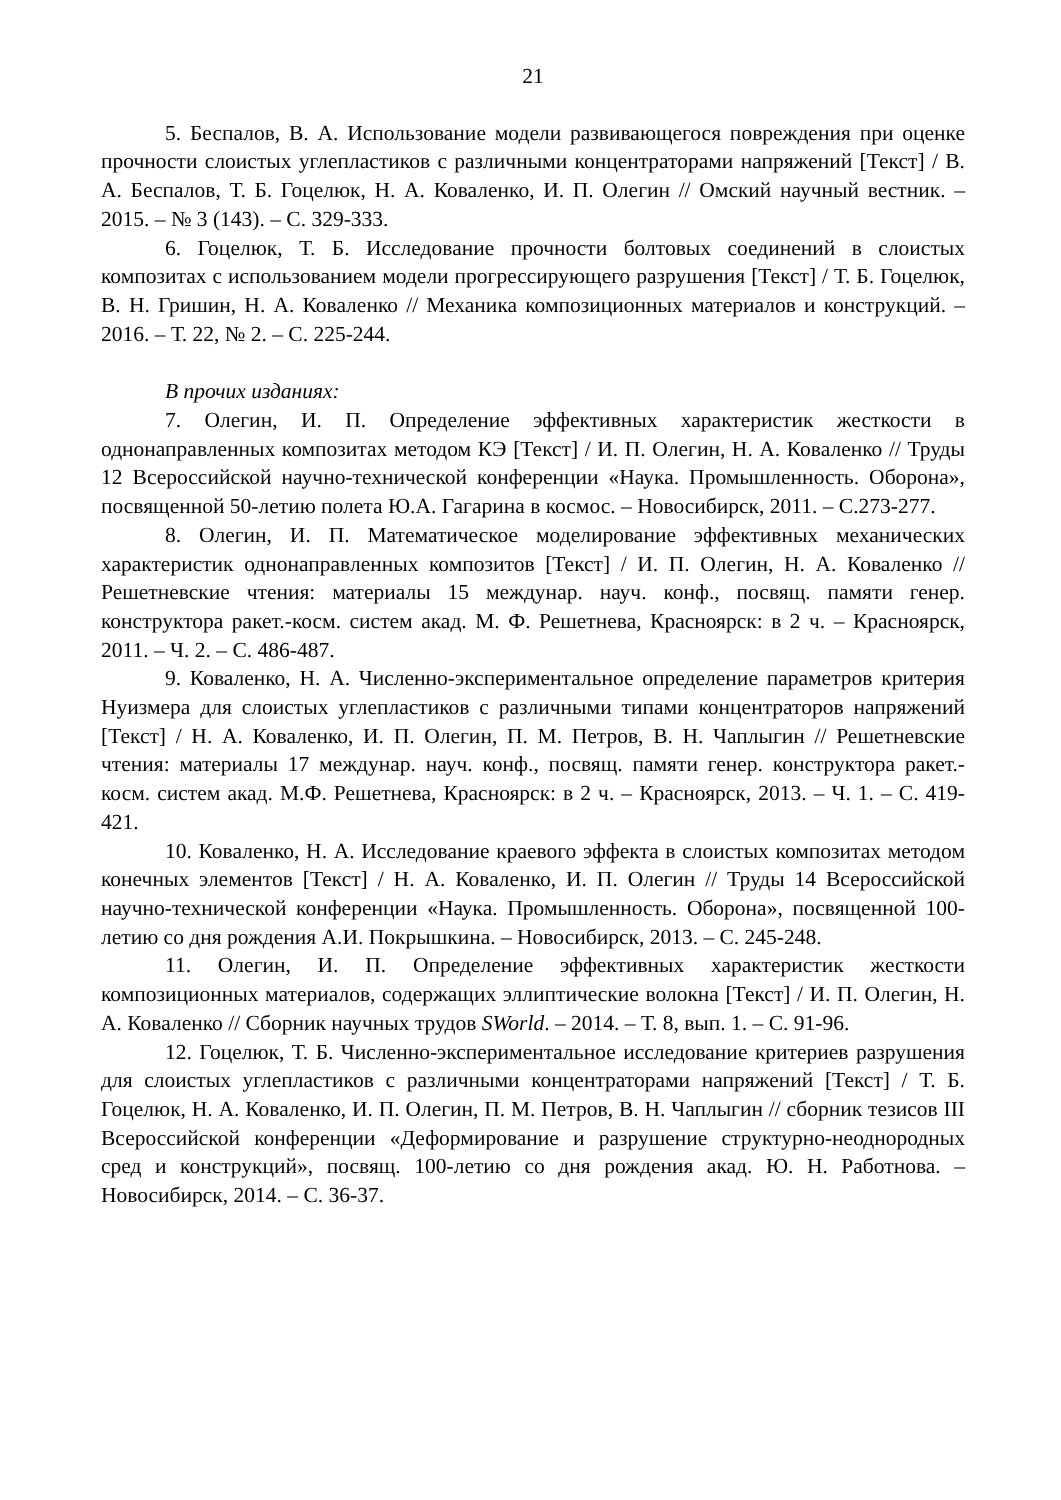21
5. Беспалов, В. А. Использование модели развивающегося повреждения при оценке прочности слоистых углепластиков с различными концентраторами напряжений [Текст] / В. А. Беспалов, Т. Б. Гоцелюк, Н. А. Коваленко, И. П. Олегин // Омский научный вестник. – 2015. – № 3 (143). – С. 329-333.
6. Гоцелюк, Т. Б. Исследование прочности болтовых соединений в слоистых композитах с использованием модели прогрессирующего разрушения [Текст] / Т. Б. Гоцелюк, В. Н. Гришин, Н. А. Коваленко // Механика композиционных материалов и конструкций. – 2016. – Т. 22, № 2. – С. 225-244.
В прочих изданиях:
7. Олегин, И. П. Определение эффективных характеристик жесткости в однонаправленных композитах методом КЭ [Текст] / И. П. Олегин, Н. А. Коваленко // Труды 12 Всероссийской научно-технической конференции «Наука. Промышленность. Оборона», посвященной 50-летию полета Ю.А. Гагарина в космос. – Новосибирск, 2011. – С.273-277.
8. Олегин, И. П. Математическое моделирование эффективных механических характеристик однонаправленных композитов [Текст] / И. П. Олегин, Н. А. Коваленко // Решетневские чтения: материалы 15 междунар. науч. конф., посвящ. памяти генер. конструктора ракет.-косм. систем акад. М. Ф. Решетнева, Красноярск: в 2 ч. – Красноярск, 2011. – Ч. 2. – С. 486-487.
9. Коваленко, Н. А. Численно-экспериментальное определение параметров критерия Нуизмера для слоистых углепластиков с различными типами концентраторов напряжений [Текст] / Н. А. Коваленко, И. П. Олегин, П. М. Петров, В. Н. Чаплыгин // Решетневские чтения: материалы 17 междунар. науч. конф., посвящ. памяти генер. конструктора ракет.-косм. систем акад. М.Ф. Решетнева, Красноярск: в 2 ч. – Красноярск, 2013. – Ч. 1. – С. 419-421.
10. Коваленко, Н. А. Исследование краевого эффекта в слоистых композитах методом конечных элементов [Текст] / Н. А. Коваленко, И. П. Олегин // Труды 14 Всероссийской научно-технической конференции «Наука. Промышленность. Оборона», посвященной 100-летию со дня рождения А.И. Покрышкина. – Новосибирск, 2013. – С. 245-248.
11. Олегин, И. П. Определение эффективных характеристик жесткости композиционных материалов, содержащих эллиптические волокна [Текст] / И. П. Олегин, Н. А. Коваленко // Сборник научных трудов SWorld. – 2014. – Т. 8, вып. 1. – С. 91-96.
12. Гоцелюк, Т. Б. Численно-экспериментальное исследование критериев разрушения для слоистых углепластиков с различными концентраторами напряжений [Текст] / Т. Б. Гоцелюк, Н. А. Коваленко, И. П. Олегин, П. М. Петров, В. Н. Чаплыгин // сборник тезисов III Всероссийской конференции «Деформирование и разрушение структурно-неоднородных сред и конструкций», посвящ. 100-летию со дня рождения акад. Ю. Н. Работнова. – Новосибирск, 2014. – С. 36-37.